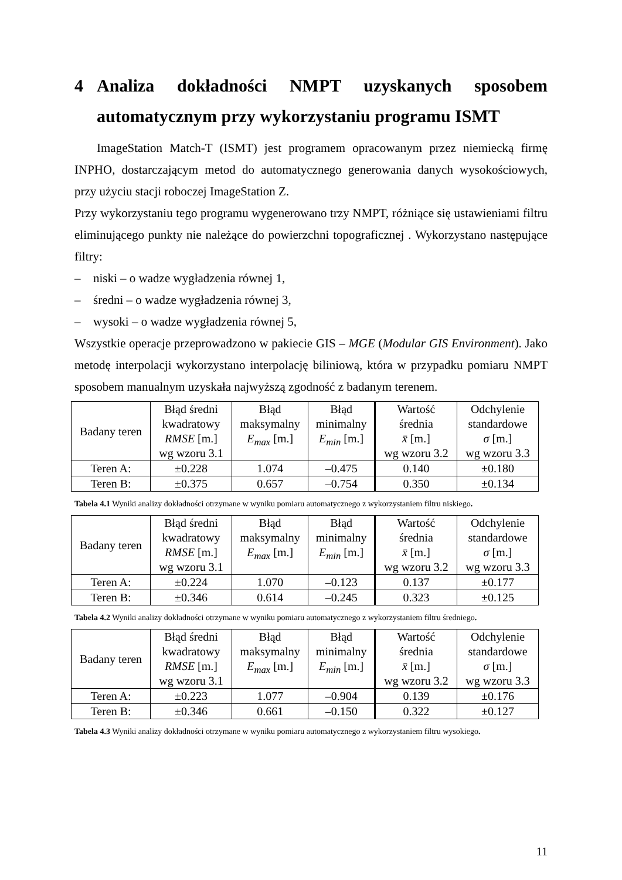4 Analiza dokładności NMPT uzyskanych sposobem automatycznym przy wykorzystaniu programu ISMT
ImageStation Match-T (ISMT) jest programem opracowanym przez niemiecką firmę INPHO, dostarczającym metod do automatycznego generowania danych wysokościowych, przy użyciu stacji roboczej ImageStation Z.
Przy wykorzystaniu tego programu wygenerowano trzy NMPT, różniące się ustawieniami filtru eliminującego punkty nie należące do powierzchni topograficznej . Wykorzystano następujące filtry:
– niski – o wadze wygładzenia równej 1,
– średni – o wadze wygładzenia równej 3,
– wysoki – o wadze wygładzenia równej 5,
Wszystkie operacje przeprowadzono w pakiecie GIS – MGE (Modular GIS Environment). Jako metodę interpolacji wykorzystano interpolację biliniową, która w przypadku pomiaru NMPT sposobem manualnym uzyskała najwyższą zgodność z badanym terenem.
| Badany teren | Błąd średni kwadratowy RMSE [m.] wg wzoru 3.1 | Błąd maksymalny E<sub>max</sub> [m.] | Błąd minimalny E<sub>min</sub> [m.] | Wartość średnia x̄ [m.] wg wzoru 3.2 | Odchylenie standardowe σ [m.] wg wzoru 3.3 |
| --- | --- | --- | --- | --- | --- |
| Teren A: | ±0.228 | 1.074 | –0.475 | 0.140 | ±0.180 |
| Teren B: | ±0.375 | 0.657 | –0.754 | 0.350 | ±0.134 |
Tabela 4.1 Wyniki analizy dokładności otrzymane w wyniku pomiaru automatycznego z wykorzystaniem filtru niskiego.
| Badany teren | Błąd średni kwadratowy RMSE [m.] wg wzoru 3.1 | Błąd maksymalny E<sub>max</sub> [m.] | Błąd minimalny E<sub>min</sub> [m.] | Wartość średnia x̄ [m.] wg wzoru 3.2 | Odchylenie standardowe σ [m.] wg wzoru 3.3 |
| --- | --- | --- | --- | --- | --- |
| Teren A: | ±0.224 | 1.070 | –0.123 | 0.137 | ±0.177 |
| Teren B: | ±0.346 | 0.614 | –0.245 | 0.323 | ±0.125 |
Tabela 4.2 Wyniki analizy dokładności otrzymane w wyniku pomiaru automatycznego z wykorzystaniem filtru średniego.
| Badany teren | Błąd średni kwadratowy RMSE [m.] wg wzoru 3.1 | Błąd maksymalny E<sub>max</sub> [m.] | Błąd minimalny E<sub>min</sub> [m.] | Wartość średnia x̄ [m.] wg wzoru 3.2 | Odchylenie standardowe σ [m.] wg wzoru 3.3 |
| --- | --- | --- | --- | --- | --- |
| Teren A: | ±0.223 | 1.077 | –0.904 | 0.139 | ±0.176 |
| Teren B: | ±0.346 | 0.661 | –0.150 | 0.322 | ±0.127 |
Tabela 4.3 Wyniki analizy dokładności otrzymane w wyniku pomiaru automatycznego z wykorzystaniem filtru wysokiego.
11